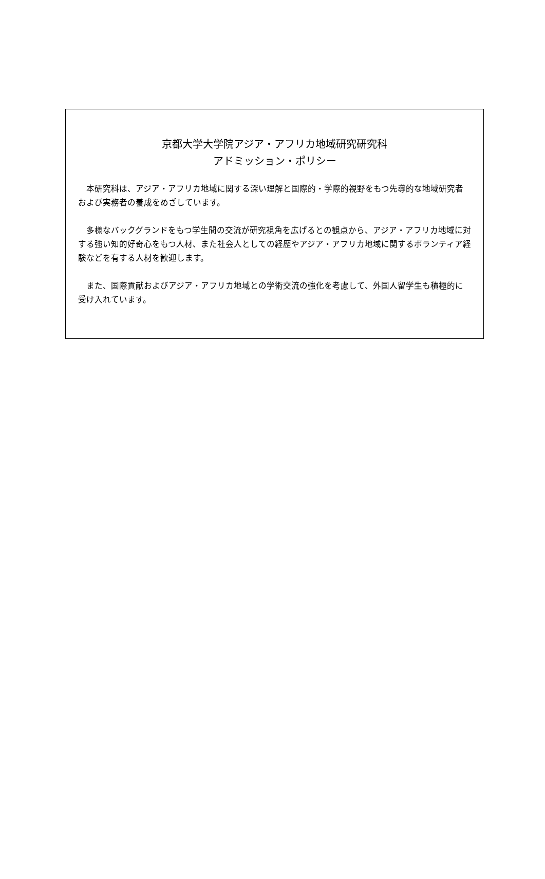京都大学大学院アジア・アフリカ地域研究研究科
アドミッション・ポリシー
本研究科は、アジア・アフリカ地域に関する深い理解と国際的・学際的視野をもつ先導的な地域研究者および実務者の養成をめざしています。
多様なバックグランドをもつ学生間の交流が研究視角を広げるとの観点から、アジア・アフリカ地域に対する強い知的好奇心をもつ人材、また社会人としての経歴やアジア・アフリカ地域に関するボランティア経験などを有する人材を歓迎します。
また、国際貢献およびアジア・アフリカ地域との学術交流の強化を考慮して、外国人留学生も積極的に受け入れています。